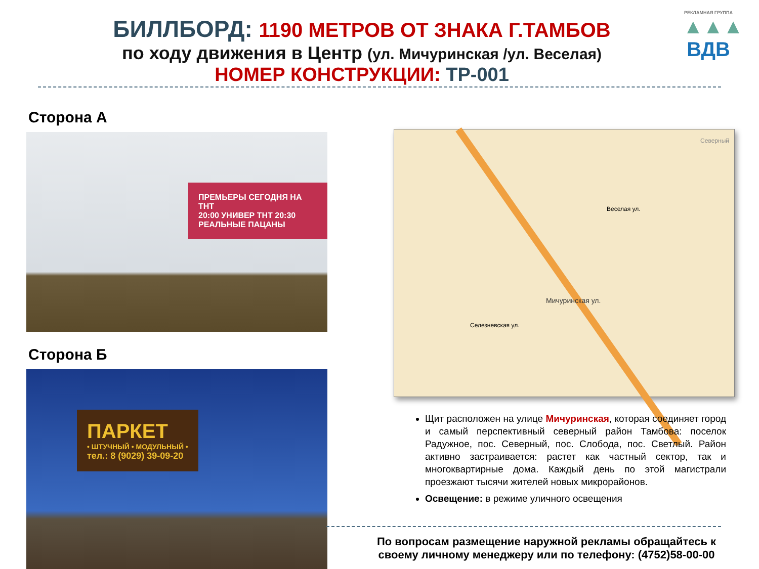БИЛЛБОРД: 1190 МЕТРОВ ОТ ЗНАКА Г.ТАМБОВ
по ходу движения в Центр (ул. Мичуринская /ул. Веселая)
НОМЕР КОНСТРУКЦИИ: ТР-001
РЕКЛАМНАЯ ГРУППА
▲▲▲
ВДВ
Сторона А
ПРЕМЬЕРЫ СЕГОДНЯ НА ТНТ
20:00 УНИВЕР ТНТ 20:30 РЕАЛЬНЫЕ ПАЦАНЫ
Сторона Б
ПАРКЕТ
• ШТУЧНЫЙ • МОДУЛЬНЫЙ •
тел.: 8 (9029) 39-09-20
Мичуринская ул.
Веселая ул.
Селезневская ул.
Северный
Щит расположен на улице Мичуринская, которая соединяет город и самый перспективный северный район Тамбова: поселок Радужное, пос. Северный, пос. Слобода, пос. Светлый. Район активно застраивается: растет как частный сектор, так и многоквартирные дома. Каждый день по этой магистрали проезжают тысячи жителей новых микрорайонов.
Освещение: в режиме уличного освещения
По вопросам размещение наружной рекламы обращайтесь к своему личному менеджеру или по телефону: (4752)58-00-00